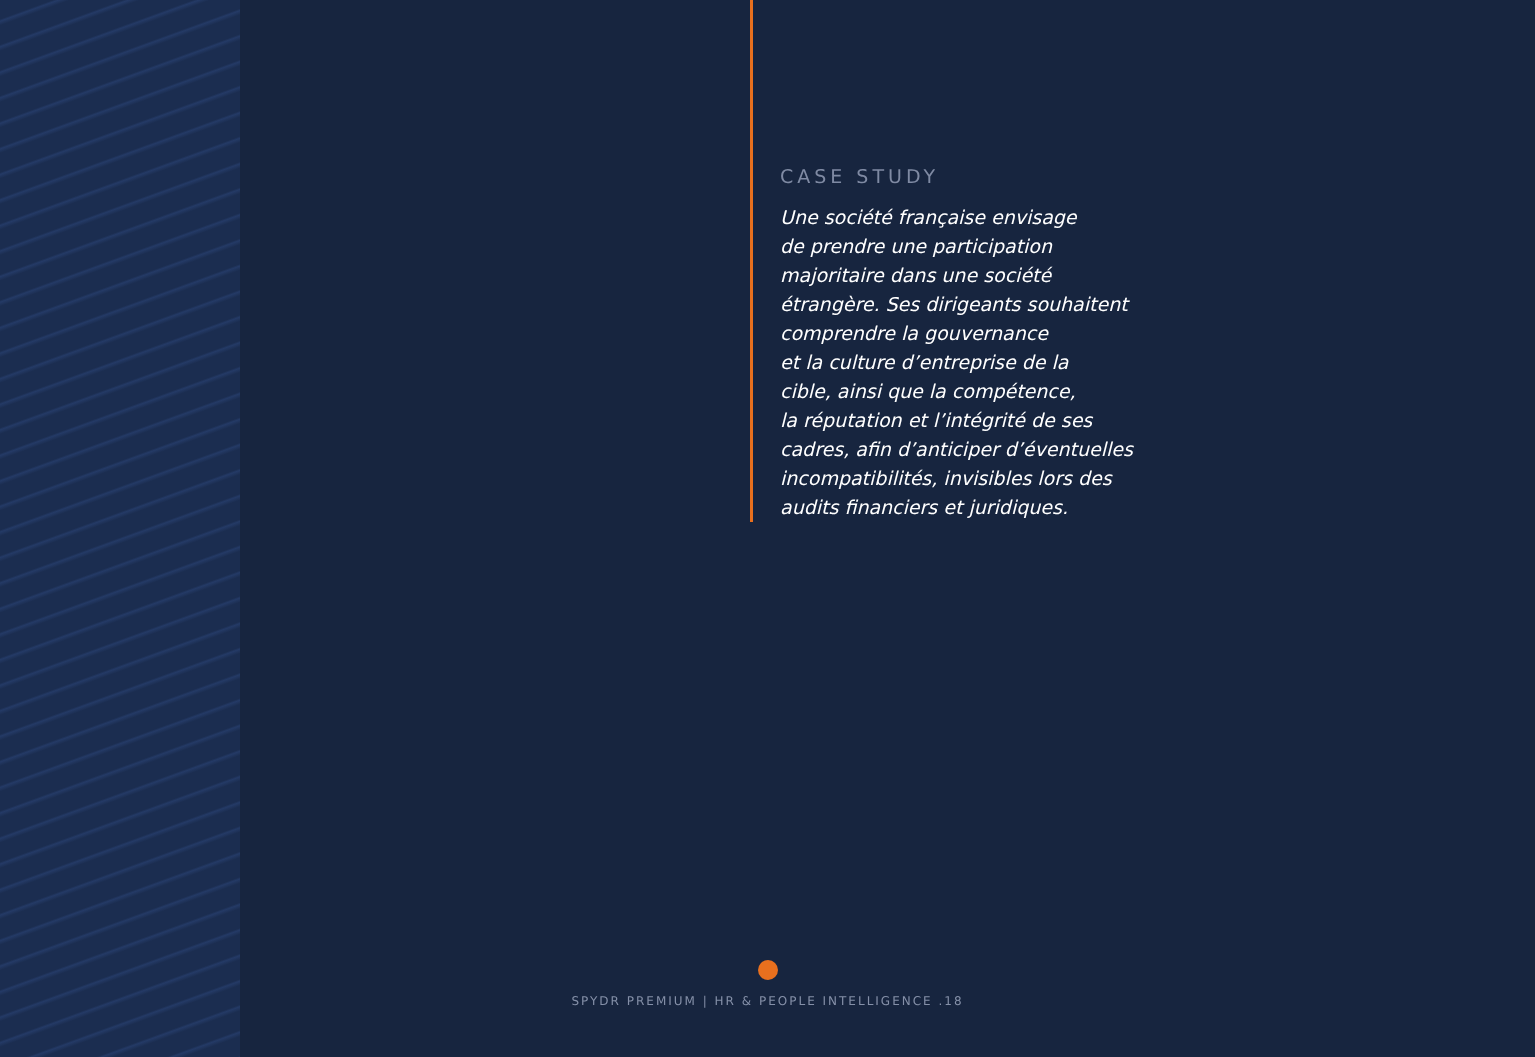CASE STUDY
Une société française envisage
de prendre une participation
majoritaire dans une société
étrangère. Ses dirigeants souhaitent
comprendre la gouvernance
et la culture d’entreprise de la
cible, ainsi que la compétence,
la réputation et l’intégrité de ses
cadres, afin d’anticiper d’éventuelles
incompatibilités, invisibles lors des
audits financiers et juridiques.
SPYDR PREMIUM | HR & PEOPLE INTELLIGENCE .18